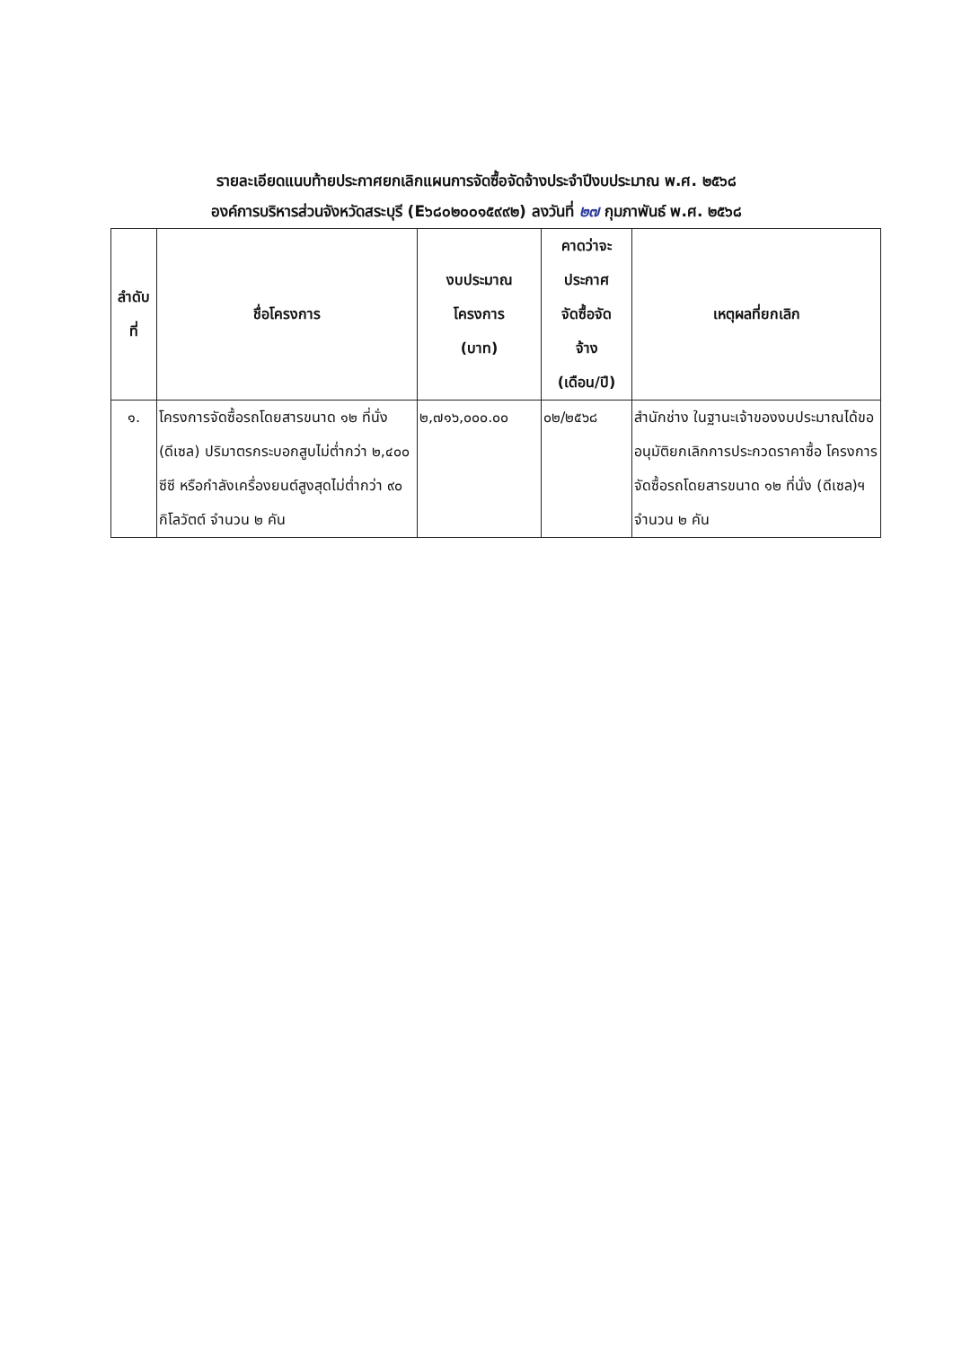รายละเอียดแนบท้ายประกาศยกเลิกแผนการจัดซื้อจัดจ้างประจำปีงบประมาณ พ.ศ. ๒๕๖๘
องค์การบริหารส่วนจังหวัดสระบุรี (E๖๘๐๒๐๐๑๕๙๙๒) ลงวันที่ ๒๗ กุมภาพันธ์ พ.ศ. ๒๕๖๘
| ลำดับ ที่ | ชื่อโครงการ | งบประมาณ โครงการ (บาท) | คาดว่าจะ ประกาศ จัดซื้อจัด จ้าง (เดือน/ปี) | เหตุผลที่ยกเลิก |
| --- | --- | --- | --- | --- |
| ๑. | โครงการจัดซื้อรถโดยสารขนาด ๑๒ ที่นั่ง (ดีเซล) ปริมาตรกระบอกสูบไม่ต่ำกว่า ๒,๔๐๐ ซีซี หรือกำลังเครื่องยนต์สูงสุดไม่ต่ำกว่า ๙๐ กิโลวัตต์ จำนวน ๒ คัน | ๒,๗๑๖,๐๐๐.๐๐ | ๐๒/๒๕๖๘ | สำนักช่าง ในฐานะเจ้าของงบประมาณได้ขออนุมัติยกเลิกการประกวดราคาซื้อ โครงการจัดซื้อรถโดยสารขนาด ๑๒ ที่นั่ง (ดีเซล)ฯ จำนวน ๒ คัน |